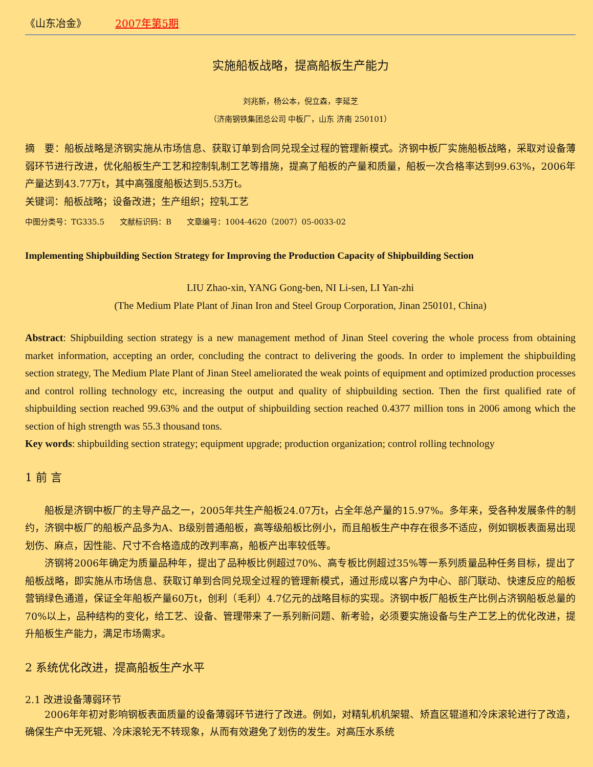《山东冶金》 2007年第5期
实施船板战略，提高船板生产能力
刘兆新，杨公本，倪立森，李延芝
（济南钢铁集团总公司 中板厂，山东 济南 250101）
摘　要：船板战略是济钢实施从市场信息、获取订单到合同兑现全过程的管理新模式。济钢中板厂实施船板战略，采取对设备薄弱环节进行改进，优化船板生产工艺和控制轧制工艺等措施，提高了船板的产量和质量，船板一次合格率达到99.63%，2006年产量达到43.77万t，其中高强度船板达到5.53万t。
关键词：船板战略；设备改进；生产组织；控轧工艺
中图分类号：TG335.5　　文献标识码：B　　文章编号：1004-4620（2007）05-0033-02
Implementing Shipbuilding Section Strategy for Improving the Production Capacity of Shipbuilding Section
LIU Zhao-xin, YANG Gong-ben, NI Li-sen, LI Yan-zhi
(The Medium Plate Plant of Jinan Iron and Steel Group Corporation, Jinan 250101, China)
Abstract: Shipbuilding section strategy is a new management method of Jinan Steel covering the whole process from obtaining market information, accepting an order, concluding the contract to delivering the goods. In order to implement the shipbuilding section strategy, The Medium Plate Plant of Jinan Steel ameliorated the weak points of equipment and optimized production processes and control rolling technology etc, increasing the output and quality of shipbuilding section. Then the first qualified rate of shipbuilding section reached 99.63% and the output of shipbuilding section reached 0.4377 million tons in 2006 among which the section of high strength was 55.3 thousand tons.
Key words: shipbuilding section strategy; equipment upgrade; production organization; control rolling technology
1 前 言
船板是济钢中板厂的主导产品之一，2005年共生产船板24.07万t，占全年总产量的15.97%。多年来，受各种发展条件的制约，济钢中板厂的船板产品多为A、B级别普通船板，高等级船板比例小，而且船板生产中存在很多不适应，例如钢板表面易出现划伤、麻点，因性能、尺寸不合格造成的改判率高，船板产出率较低等。
济钢将2006年确定为质量品种年，提出了品种板比例超过70%、高专板比例超过35%等一系列质量品种任务目标，提出了船板战略，即实施从市场信息、获取订单到合同兑现全过程的管理新模式，通过形成以客户为中心、部门联动、快速反应的船板营销绿色通道，保证全年船板产量60万t，创利（毛利）4.7亿元的战略目标的实现。济钢中板厂船板生产比例占济钢船板总量的70%以上，品种结构的变化，给工艺、设备、管理带来了一系列新问题、新考验，必须要实施设备与生产工艺上的优化改进，提升船板生产能力，满足市场需求。
2 系统优化改进，提高船板生产水平
2.1 改进设备薄弱环节
2006年年初对影响钢板表面质量的设备薄弱环节进行了改进。例如，对精轧机机架辊、矫直区辊道和冷床滚轮进行了改造，确保生产中无死辊、冷床滚轮无不转现象，从而有效避免了划伤的发生。对高压水系统